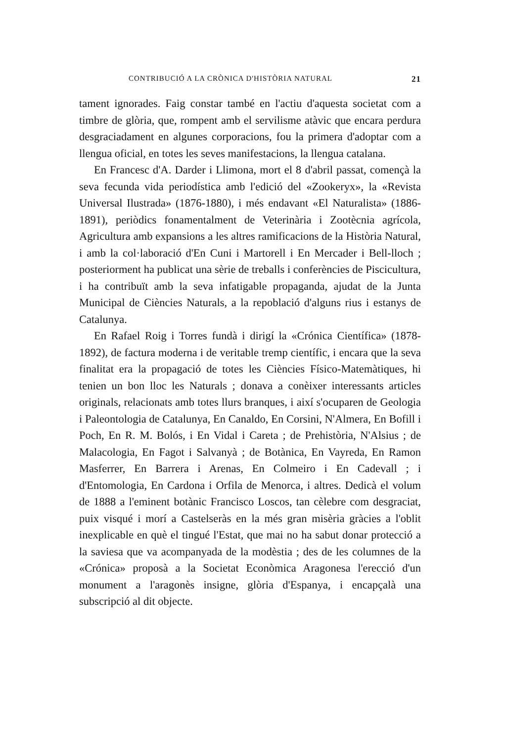CONTRIBUCIÓ A LA CRÒNICA D'HISTÒRIA NATURAL 21
tament ignorades. Faig constar també en l'actiu d'aquesta societat com a timbre de glòria, que, rompent amb el servilisme atàvic que encara perdura desgraciadament en algunes corporacions, fou la primera d'adoptar com a llengua oficial, en totes les seves manifestacions, la llengua catalana.
En Francesc d'A. Darder i Llimona, mort el 8 d'abril passat, començà la seva fecunda vida periodística amb l'edició del «Zookeryx», la «Revista Universal Ilustrada» (1876-1880), i més endavant «El Naturalista» (1886-1891), periòdics fonamentalment de Veterinària i Zootècnia agrícola, Agricultura amb expansions a les altres ramificacions de la Història Natural, i amb la col·laboració d'En Cuni i Martorell i En Mercader i Bell-lloch ; posteriorment ha publicat una sèrie de treballs i conferències de Piscicultura, i ha contribuït amb la seva infatigable propaganda, ajudat de la Junta Municipal de Ciències Naturals, a la repoblació d'alguns rius i estanys de Catalunya.
En Rafael Roig i Torres fundà i dirigí la «Crónica Científica» (1878-1892), de factura moderna i de veritable tremp científic, i encara que la seva finalitat era la propagació de totes les Ciències Físico-Matemàtiques, hi tenien un bon lloc les Naturals ; donava a conèixer interessants articles originals, relacionats amb totes llurs branques, i així s'ocuparen de Geologia i Paleontologia de Catalunya, En Canaldo, En Corsini, N'Almera, En Bofill i Poch, En R. M. Bolós, i En Vidal i Careta ; de Prehistòria, N'Alsius ; de Malacologia, En Fagot i Salvanyà ; de Botànica, En Vayreda, En Ramon Masferrer, En Barrera i Arenas, En Colmeiro i En Cadevall ; i d'Entomologia, En Cardona i Orfila de Menorca, i altres. Dedicà el volum de 1888 a l'eminent botànic Francisco Loscos, tan cèlebre com desgraciat, puix visqué i morí a Castelseràs en la més gran misèria gràcies a l'oblit inexplicable en què el tingué l'Estat, que mai no ha sabut donar protecció a la saviesa que va acompanyada de la modèstia ; des de les columnes de la «Crónica» proposà a la Societat Econòmica Aragonesa l'erecció d'un monument a l'aragonès insigne, glòria d'Espanya, i encapçalà una subscripció al dit objecte.